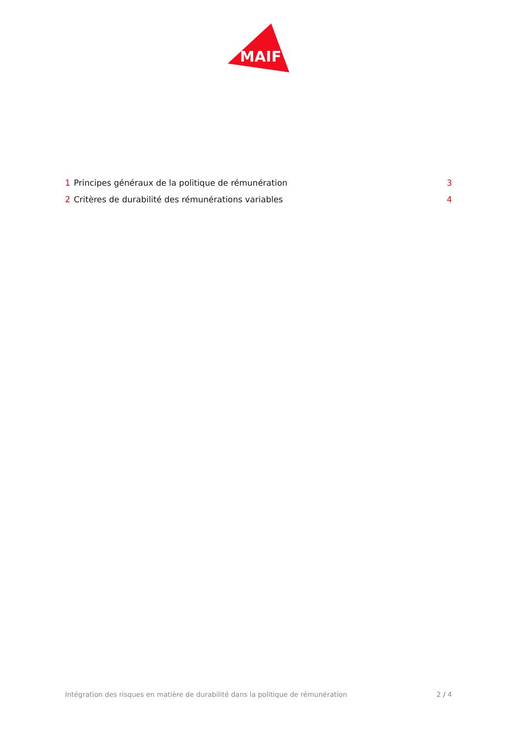MAIF
1 Principes généraux de la politique de rémunération 3
2 Critères de durabilité des rémunérations variables 4
Intégration des risques en matière de durabilité dans la politique de rémunération 2 / 4